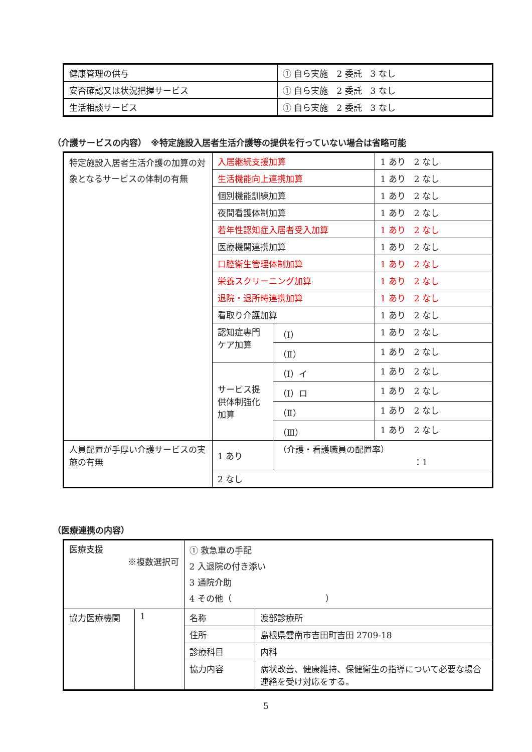| 健康管理の供与 | ① 自ら実施 2 委託 3 なし |
| 安否確認又は状況把握サービス | ① 自ら実施 2 委託 3 なし |
| 生活相談サービス | ① 自ら実施 2 委託 3 なし |
（介護サービスの内容）　※特定施設入居者生活介護等の提供を行っていない場合は省略可能
| 特定施設入居者生活介護の加算の対象となるサービスの体制の有無 | 入居継続支援加算 | | 1 あり 2 なし |
| | 生活機能向上連携加算 | | 1 あり 2 なし |
| | 個別機能訓練加算 | | 1 あり 2 なし |
| | 夜間看護体制加算 | | 1 あり 2 なし |
| | 若年性認知症入居者受入加算 | | 1 あり 2 なし |
| | 医療機関連携加算 | | 1 あり 2 なし |
| | 口腔衛生管理体制加算 | | 1 あり 2 なし |
| | 栄養スクリーニング加算 | | 1 あり 2 なし |
| | 退院・退所時連携加算 | | 1 あり 2 なし |
| | 看取り介護加算 | | 1 あり 2 なし |
| | 認知症専門ケア加算 | （Ⅰ） | 1 あり 2 なし |
| | | （Ⅱ） | 1 あり 2 なし |
| | サービス提供体制強化加算 | （Ⅰ）イ | 1 あり 2 なし |
| | | （Ⅰ）ロ | 1 あり 2 なし |
| | | （Ⅱ） | 1 あり 2 なし |
| | | （Ⅲ） | 1 あり 2 なし |
| 人員配置が手厚い介護サービスの実施の有無 | 1 あり | （介護・看護職員の配置率） ：1 | |
| | 2 なし | | |
（医療連携の内容）
| 医療支援 ※複数選択可 | | ① 救急車の手配 2 入退院の付き添い 3 通院介助 4 その他（ ） | |
| 協力医療機関 | 1 | 名称 | 渡部診療所 |
| | | 住所 | 島根県雲南市吉田町吉田 2709-18 |
| | | 診療科目 | 内科 |
| | | 協力内容 | 病状改善、健康維持、保健衛生の指導について必要な場合連絡を受け対応をする。 |
5